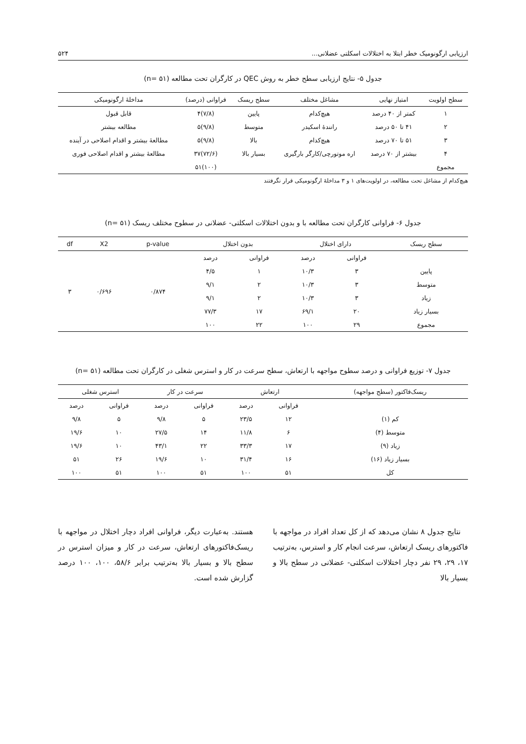ارزیابی ارگونومیک خطر ابتلا به اختلالات اسکلتی عضلانی... ۵۲۴
جدول ۵- نتایج ارزیابی سطح خطر به روش QEC در کارگران تحت مطالعه (۵۱ =n)
| سطح اولویت | امتیاز نهایی | مشاغل مختلف | سطح ریسک | فراوانی (درصد) | مداخلهٔ ارگونومیکی |
| --- | --- | --- | --- | --- | --- |
| ۱ | کمتر از ۴۰ درصد | هیچ‌کدام | پایین | (۷/۸)۴ | قابل قبول |
| ۲ | ۴۱ تا ۵۰ درصد | رانندهٔ اسکیدر | متوسط | (۹/۸)۵ | مطالعه بیشتر |
| ۳ | ۵۱ تا ۷۰ درصد | هیچ‌کدام | بالا | (۹/۸)۵ | مطالعهٔ بیشتر و اقدام اصلاحی در آینده |
| ۴ | بیشتر از ۷۰ درصد | اره موتورچی/کارگر بارگیری | بسیار بالا | (۷۲/۶)۳۷ | مطالعهٔ بیشتر و اقدام اصلاحی فوری |
| مجموع | | | | (۱۰۰)۵۱ | |
هیچ‌کدام از مشاغل تحت مطالعه، در اولویت‌های ۱ و ۳ مداخلهٔ ارگونومیکی قرار نگرفتند
جدول ۶- فراوانی کارگران تحت مطالعه با و بدون اختلالات اسکلتی- عضلانی در سطوح مختلف ریسک (۵۱ =n)
| سطح ریسک | دارای اختلال | | بدون اختلال | | p-value | X2 | df |
| --- | --- | --- | --- | --- | --- | --- | --- |
| | فراوانی | درصد | فراوانی | درصد | ۰/۸۷۴ | ۰/۶۹۶ | ۳ |
| پایین | ۳ | ۱۰/۳ | ۱ | ۴/۵ | | | |
| متوسط | ۳ | ۱۰/۳ | ۲ | ۹/۱ | | | |
| زیاد | ۳ | ۱۰/۳ | ۲ | ۹/۱ | | | |
| بسیار زیاد | ۲۰ | ۶۹/۱ | ۱۷ | ۷۷/۳ | | | |
| مجموع | ۲۹ | ۱۰۰ | ۲۲ | ۱۰۰ | | | |
جدول ۷- توزیع فراوانی و درصد سطوح مواجهه با ارتعاش، سطح سرعت در کار و استرس شغلی در کارگران تحت مطالعه (۵۱ =n)
| ریسک‌فاکتور (سطح مواجهه) | ارتعاش | | سرعت در کار | | استرس شغلی | |
| --- | --- | --- | --- | --- | --- | --- |
| | فراوانی | درصد | فراوانی | درصد | فراوانی | درصد |
| کم (۱) | ۱۲ | ۲۳/۵ | ۵ | ۹/۸ | ۵ | ۹/۸ |
| متوسط (۴) | ۶ | ۱۱/۸ | ۱۴ | ۲۷/۵ | ۱۰ | ۱۹/۶ |
| زیاد (۹) | ۱۷ | ۳۳/۳ | ۲۲ | ۴۳/۱ | ۱۰ | ۱۹/۶ |
| بسیار زیاد (۱۶) | ۱۶ | ۳۱/۴ | ۱۰ | ۱۹/۶ | ۲۶ | ۵۱ |
| کل | ۵۱ | ۱۰۰ | ۵۱ | ۱۰۰ | ۵۱ | ۱۰۰ |
نتایج جدول ۸ نشان می‌دهد که از کل تعداد افراد در مواجهه با فاکتورهای ریسک ارتعاش، سرعت انجام کار و استرس، به‌ترتیب ۱۷، ۲۹، ۲۹ نفر دچار اختلالات اسکلتی- عضلانی در سطح بالا و بسیار بالا
هستند. به‌عبارت دیگر، فراوانی افراد دچار اختلال در مواجهه با ریسک‌فاکتورهای ارتعاش، سرعت در کار و میزان استرس در سطح بالا و بسیار بالا به‌ترتیب برابر ۵۸/۶، ۱۰۰، ۱۰۰ درصد گزارش شده است.